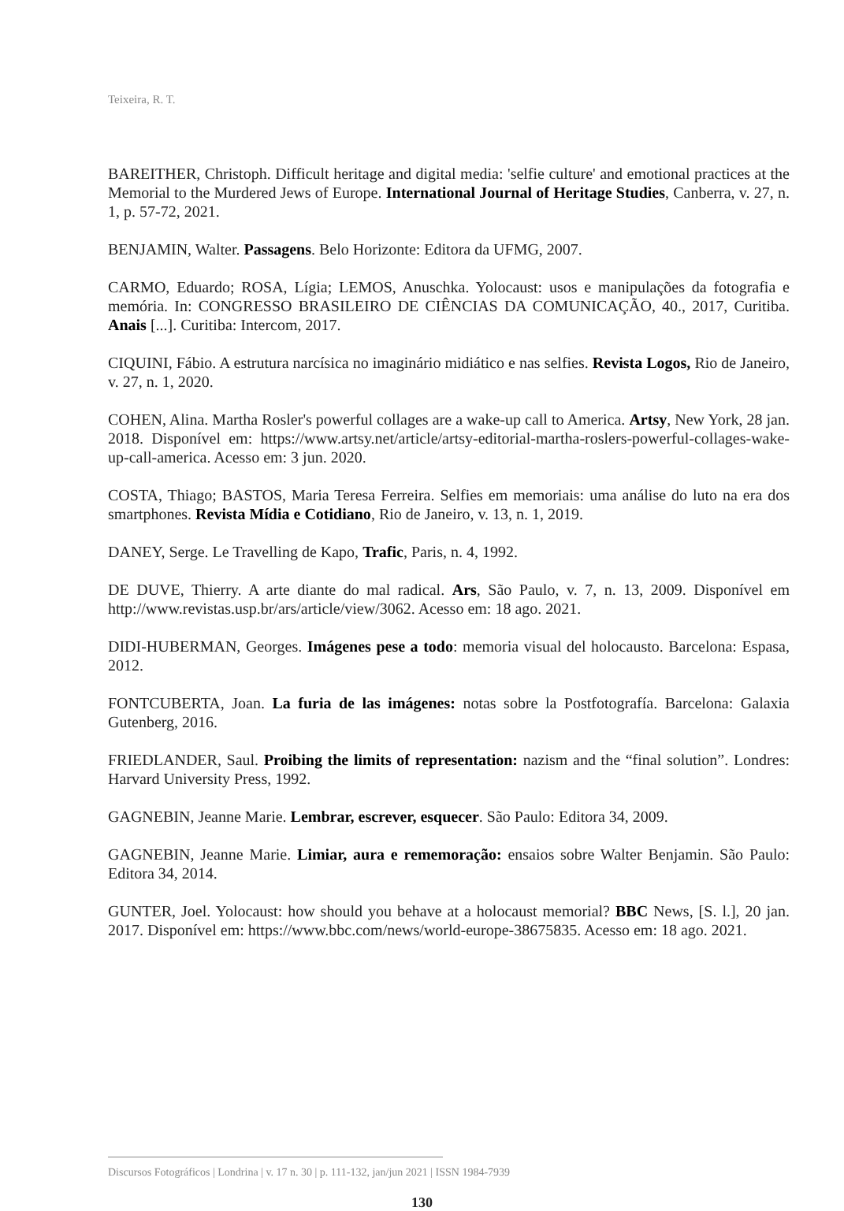Teixeira, R. T.
BAREITHER, Christoph. Difficult heritage and digital media: 'selfie culture' and emotional practices at the Memorial to the Murdered Jews of Europe. International Journal of Heritage Studies, Canberra, v. 27, n. 1, p. 57-72, 2021.
BENJAMIN, Walter. Passagens. Belo Horizonte: Editora da UFMG, 2007.
CARMO, Eduardo; ROSA, Lígia; LEMOS, Anuschka. Yolocaust: usos e manipulações da fotografia e memória. In: CONGRESSO BRASILEIRO DE CIÊNCIAS DA COMUNICAÇÃO, 40., 2017, Curitiba. Anais [...]. Curitiba: Intercom, 2017.
CIQUINI, Fábio. A estrutura narcísica no imaginário midiático e nas selfies. Revista Logos, Rio de Janeiro, v. 27, n. 1, 2020.
COHEN, Alina. Martha Rosler's powerful collages are a wake-up call to America. Artsy, New York, 28 jan. 2018. Disponível em: https://www.artsy.net/article/artsy-editorial-martha-roslers-powerful-collages-wake-up-call-america. Acesso em: 3 jun. 2020.
COSTA, Thiago; BASTOS, Maria Teresa Ferreira. Selfies em memoriais: uma análise do luto na era dos smartphones. Revista Mídia e Cotidiano, Rio de Janeiro, v. 13, n. 1, 2019.
DANEY, Serge. Le Travelling de Kapo, Trafic, Paris, n. 4, 1992.
DE DUVE, Thierry. A arte diante do mal radical. Ars, São Paulo, v. 7, n. 13, 2009. Disponível em http://www.revistas.usp.br/ars/article/view/3062. Acesso em: 18 ago. 2021.
DIDI-HUBERMAN, Georges. Imágenes pese a todo: memoria visual del holocausto. Barcelona: Espasa, 2012.
FONTCUBERTA, Joan. La furia de las imágenes: notas sobre la Postfotografía. Barcelona: Galaxia Gutenberg, 2016.
FRIEDLANDER, Saul. Proibing the limits of representation: nazism and the “final solution”. Londres: Harvard University Press, 1992.
GAGNEBIN, Jeanne Marie. Lembrar, escrever, esquecer. São Paulo: Editora 34, 2009.
GAGNEBIN, Jeanne Marie. Limiar, aura e rememoração: ensaios sobre Walter Benjamin. São Paulo: Editora 34, 2014.
GUNTER, Joel. Yolocaust: how should you behave at a holocaust memorial? BBC News, [S. l.], 20 jan. 2017. Disponível em: https://www.bbc.com/news/world-europe-38675835. Acesso em: 18 ago. 2021.
Discursos Fotográficos | Londrina | v. 17 n. 30 | p. 111-132, jan/jun 2021 | ISSN 1984-7939
130